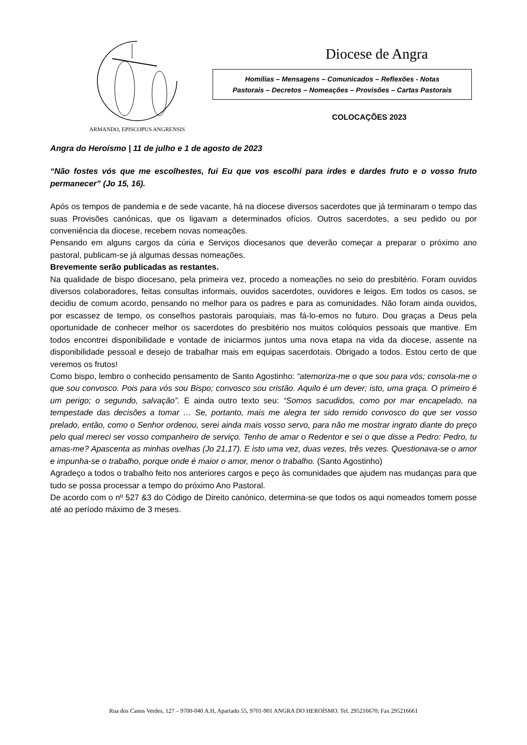ARMANDO, EPISCOPUS ANGRENSIS
Diocese de Angra
Homilias – Mensagens – Comunicados – Reflexões - Notas
Pastorais – Decretos – Nomeações – Provisões – Cartas Pastorais
COLOCAÇÕES 2023
Angra do Heroísmo | 11 de julho e 1 de agosto de 2023
“Não fostes vós que me escolhestes, fui Eu que vos escolhi para irdes e dardes fruto e o vosso fruto permanecer” (Jo 15, 16).
Após os tempos de pandemia e de sede vacante, há na diocese diversos sacerdotes que já terminaram o tempo das suas Provisões canónicas, que os ligavam a determinados ofícios. Outros sacerdotes, a seu pedido ou por conveniência da diocese, recebem novas nomeações.
Pensando em alguns cargos da cúria e Serviços diocesanos que deverão começar a preparar o próximo ano pastoral, publicam-se já algumas dessas nomeações.
Brevemente serão publicadas as restantes.
Na qualidade de bispo diocesano, pela primeira vez, procedo a nomeações no seio do presbitério. Foram ouvidos diversos colaboradores, feitas consultas informais, ouvidos sacerdotes, ouvidores e leigos. Em todos os casos, se decidiu de comum acordo, pensando no melhor para os padres e para as comunidades. Não foram ainda ouvidos, por escassez de tempo, os conselhos pastorais paroquiais, mas fá-lo-emos no futuro. Dou graças a Deus pela oportunidade de conhecer melhor os sacerdotes do presbitério nos muitos colóquios pessoais que mantive. Em todos encontrei disponibilidade e vontade de iniciarmos juntos uma nova etapa na vida da diocese, assente na disponibilidade pessoal e desejo de trabalhar mais em equipas sacerdotais. Obrigado a todos. Estou certo de que veremos os frutos!
Como bispo, lembro o conhecido pensamento de Santo Agostinho: “atemoriza-me o que sou para vós; consola-me o que sou convosco. Pois para vós sou Bispo; convosco sou cristão. Aquilo é um dever; isto, uma graça. O primeiro é um perigo; o segundo, salvação”. E ainda outro texto seu: “Somos sacudidos, como por mar encapelado, na tempestade das decisões a tomar … Se, portanto, mais me alegra ter sido remido convosco do que ser vosso prelado, então, como o Senhor ordenou, serei ainda mais vosso servo, para não me mostrar ingrato diante do preço pelo qual mereci ser vosso companheiro de serviço. Tenho de amar o Redentor e sei o que disse a Pedro: Pedro, tu amas-me? Apascenta as minhas ovelhas (Jo 21,17). E isto uma vez, duas vezes, três vezes. Questionava-se o amor e impunha-se o trabalho, porque onde é maior o amor, menor o trabalho. (Santo Agostinho)
Agradeço a todos o trabalho feito nos anteriores cargos e peço às comunidades que ajudem nas mudanças para que tudo se possa processar a tempo do próximo Ano Pastoral.
De acordo com o nº 527 &3 do Código de Direito canónico, determina-se que todos os aqui nomeados tomem posse até ao período máximo de 3 meses.
Rua dos Canos Verdes, 127 – 9700-040 A.H, Apartado 55, 9701-901 ANGRA DO HEROÍSMO. Tel. 295216670; Fax 295216661